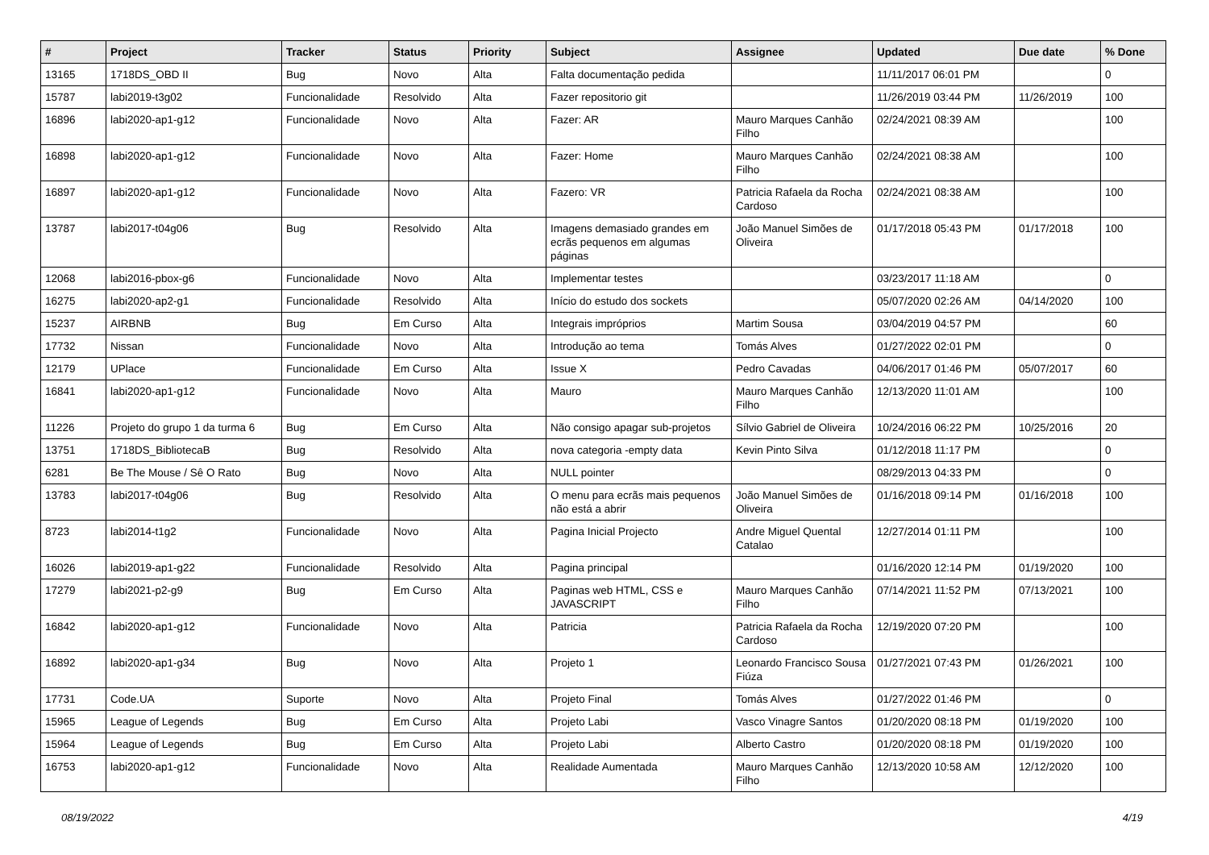| # | Project | Tracker | Status | Priority | Subject | Assignee | Updated | Due date | % Done |
| --- | --- | --- | --- | --- | --- | --- | --- | --- | --- |
| 13165 | 1718DS_OBD II | Bug | Novo | Alta | Falta documentação pedida | | 11/11/2017 06:01 PM | | 0 |
| 15787 | labi2019-t3g02 | Funcionalidade | Resolvido | Alta | Fazer repositorio git | | 11/26/2019 03:44 PM | 11/26/2019 | 100 |
| 16896 | labi2020-ap1-g12 | Funcionalidade | Novo | Alta | Fazer: AR | Mauro Marques Canhão Filho | 02/24/2021 08:39 AM | | 100 |
| 16898 | labi2020-ap1-g12 | Funcionalidade | Novo | Alta | Fazer: Home | Mauro Marques Canhão Filho | 02/24/2021 08:38 AM | | 100 |
| 16897 | labi2020-ap1-g12 | Funcionalidade | Novo | Alta | Fazero: VR | Patricia Rafaela da Rocha Cardoso | 02/24/2021 08:38 AM | | 100 |
| 13787 | labi2017-t04g06 | Bug | Resolvido | Alta | Imagens demasiado grandes em ecrãs pequenos em algumas páginas | João Manuel Simões de Oliveira | 01/17/2018 05:43 PM | 01/17/2018 | 100 |
| 12068 | labi2016-pbox-g6 | Funcionalidade | Novo | Alta | Implementar testes | | 03/23/2017 11:18 AM | | 0 |
| 16275 | labi2020-ap2-g1 | Funcionalidade | Resolvido | Alta | Início do estudo dos sockets | | 05/07/2020 02:26 AM | 04/14/2020 | 100 |
| 15237 | AIRBNB | Bug | Em Curso | Alta | Integrais impróprios | Martim Sousa | 03/04/2019 04:57 PM | | 60 |
| 17732 | Nissan | Funcionalidade | Novo | Alta | Introdução ao tema | Tomás Alves | 01/27/2022 02:01 PM | | 0 |
| 12179 | UPlace | Funcionalidade | Em Curso | Alta | Issue X | Pedro Cavadas | 04/06/2017 01:46 PM | 05/07/2017 | 60 |
| 16841 | labi2020-ap1-g12 | Funcionalidade | Novo | Alta | Mauro | Mauro Marques Canhão Filho | 12/13/2020 11:01 AM | | 100 |
| 11226 | Projeto do grupo 1 da turma 6 | Bug | Em Curso | Alta | Não consigo apagar sub-projetos | Sílvio Gabriel de Oliveira | 10/24/2016 06:22 PM | 10/25/2016 | 20 |
| 13751 | 1718DS_BibliotecaB | Bug | Resolvido | Alta | nova categoria -empty data | Kevin Pinto Silva | 01/12/2018 11:17 PM | | 0 |
| 6281 | Be The Mouse / Sê O Rato | Bug | Novo | Alta | NULL pointer | | 08/29/2013 04:33 PM | | 0 |
| 13783 | labi2017-t04g06 | Bug | Resolvido | Alta | O menu para ecrãs mais pequenos não está a abrir | João Manuel Simões de Oliveira | 01/16/2018 09:14 PM | 01/16/2018 | 100 |
| 8723 | labi2014-t1g2 | Funcionalidade | Novo | Alta | Pagina Inicial Projecto | Andre Miguel Quental Catalao | 12/27/2014 01:11 PM | | 100 |
| 16026 | labi2019-ap1-g22 | Funcionalidade | Resolvido | Alta | Pagina principal | | 01/16/2020 12:14 PM | 01/19/2020 | 100 |
| 17279 | labi2021-p2-g9 | Bug | Em Curso | Alta | Paginas web HTML, CSS e JAVASCRIPT | Mauro Marques Canhão Filho | 07/14/2021 11:52 PM | 07/13/2021 | 100 |
| 16842 | labi2020-ap1-g12 | Funcionalidade | Novo | Alta | Patricia | Patricia Rafaela da Rocha Cardoso | 12/19/2020 07:20 PM | | 100 |
| 16892 | labi2020-ap1-g34 | Bug | Novo | Alta | Projeto 1 | Leonardo Francisco Sousa Fiúza | 01/27/2021 07:43 PM | 01/26/2021 | 100 |
| 17731 | Code.UA | Suporte | Novo | Alta | Projeto Final | Tomás Alves | 01/27/2022 01:46 PM | | 0 |
| 15965 | League of Legends | Bug | Em Curso | Alta | Projeto Labi | Vasco Vinagre Santos | 01/20/2020 08:18 PM | 01/19/2020 | 100 |
| 15964 | League of Legends | Bug | Em Curso | Alta | Projeto Labi | Alberto Castro | 01/20/2020 08:18 PM | 01/19/2020 | 100 |
| 16753 | labi2020-ap1-g12 | Funcionalidade | Novo | Alta | Realidade Aumentada | Mauro Marques Canhão Filho | 12/13/2020 10:58 AM | 12/12/2020 | 100 |
08/19/2022 4/19